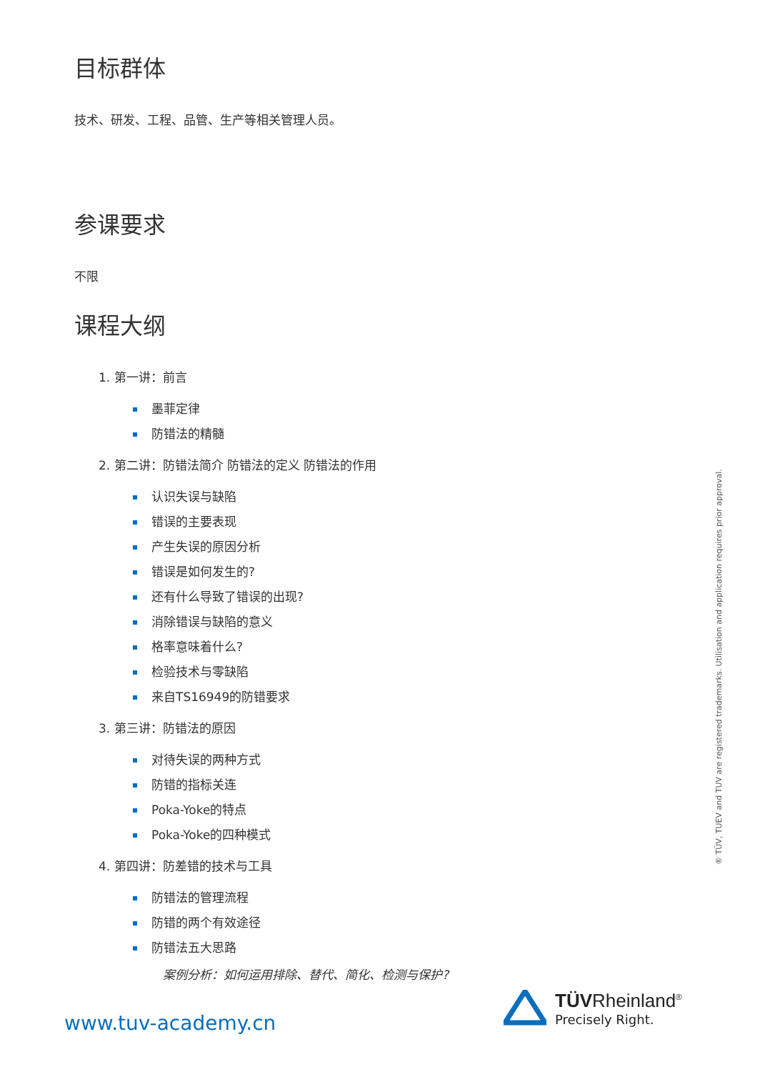目标群体
技术、研发、工程、品管、生产等相关管理人员。
参课要求
不限
课程大纲
1. 第一讲：前言
墨菲定律
防错法的精髓
2. 第二讲：防错法简介 防错法的定义 防错法的作用
认识失误与缺陷
错误的主要表现
产生失误的原因分析
错误是如何发生的?
还有什么导致了错误的出现?
消除错误与缺陷的意义
格率意味着什么?
检验技术与零缺陷
来自TS16949的防错要求
3. 第三讲：防错法的原因
对待失误的两种方式
防错的指标关连
Poka-Yoke的特点
Poka-Yoke的四种模式
4. 第四讲：防差错的技术与工具
防错法的管理流程
防错的两个有效途径
防错法五大思路
案例分析：如何运用排除、替代、简化、检测与保护?
® TÜV, TUEV and TUV are registered trademarks. Utilisation and application requires prior approval.
www.tuv-academy.cn
TÜVRheinland<sup>®</sup>
Precisely Right.